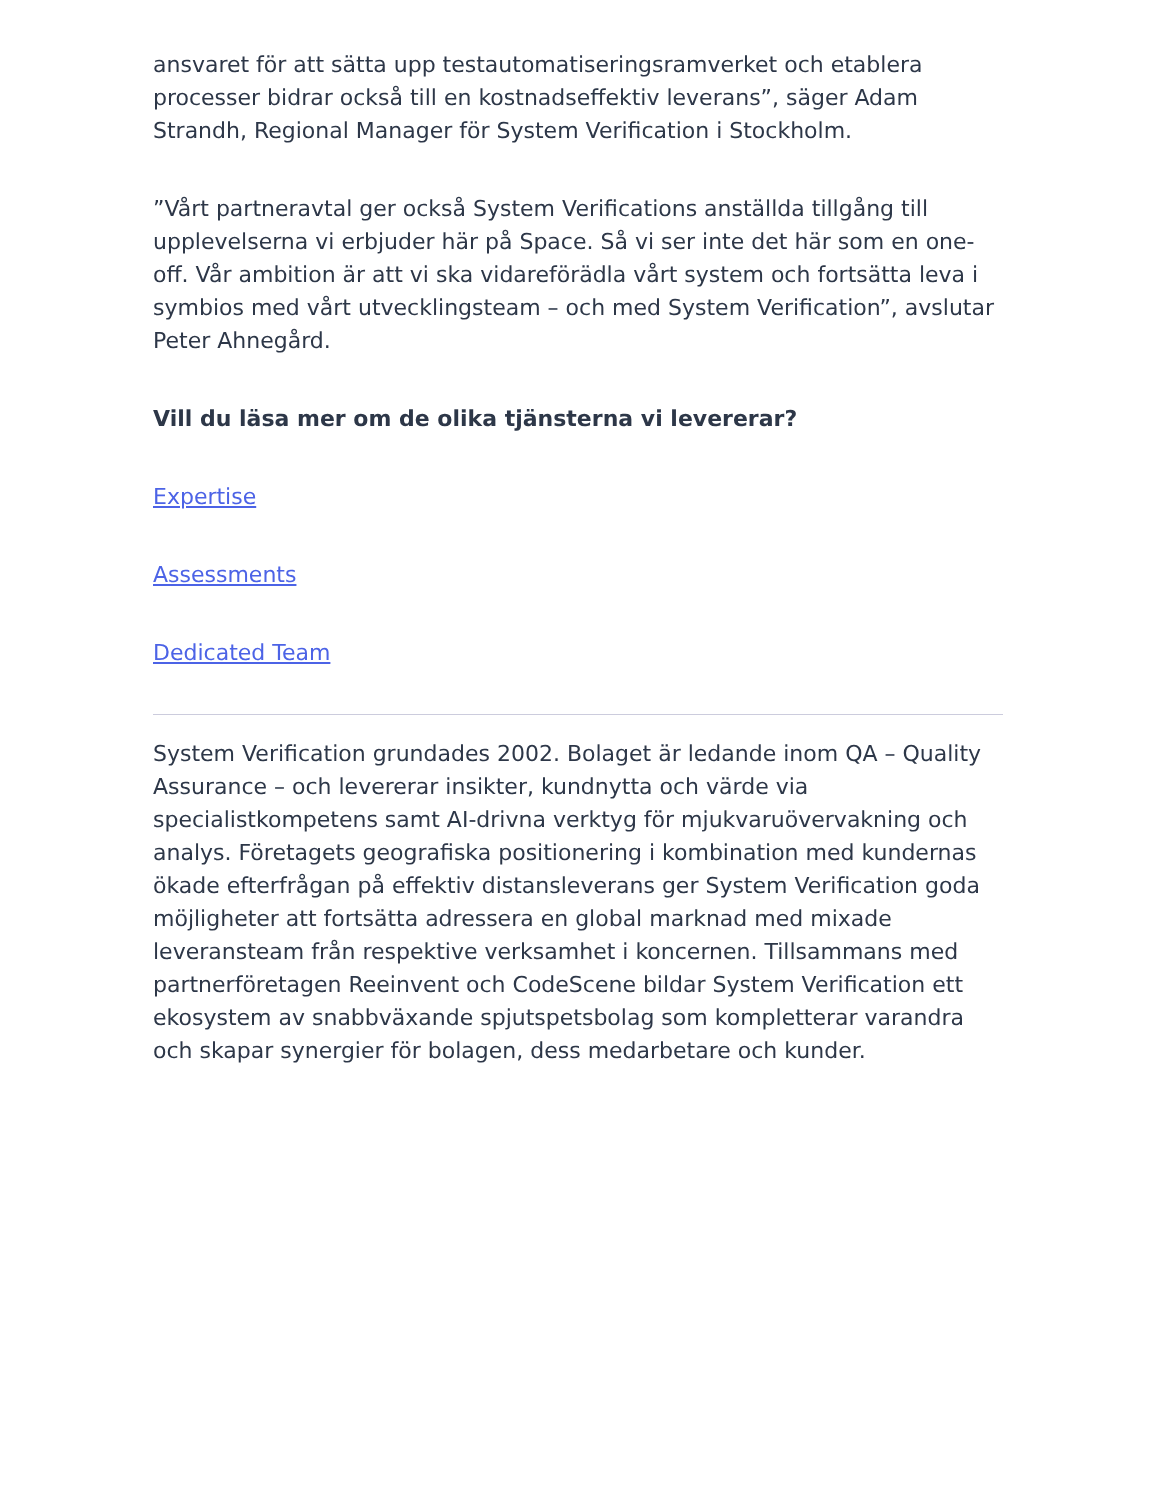ansvaret för att sätta upp testautomatiseringsramverket och etablera processer bidrar också till en kostnadseffektiv leverans”, säger Adam Strandh, Regional Manager för System Verification i Stockholm.
”Vårt partneravtal ger också System Verifications anställda tillgång till upplevelserna vi erbjuder här på Space. Så vi ser inte det här som en one-off. Vår ambition är att vi ska vidareförädla vårt system och fortsätta leva i symbios med vårt utvecklingsteam – och med System Verification”, avslutar Peter Ahnegård.
Vill du läsa mer om de olika tjänsterna vi levererar?
Expertise
Assessments
Dedicated Team
System Verification grundades 2002. Bolaget är ledande inom QA – Quality Assurance – och levererar insikter, kundnytta och värde via specialistkompetens samt AI-drivna verktyg för mjukvaruövervakning och analys. Företagets geografiska positionering i kombination med kundernas ökade efterfrågan på effektiv distansleverans ger System Verification goda möjligheter att fortsätta adressera en global marknad med mixade leveransteam från respektive verksamhet i koncernen. Tillsammans med partnerföretagen Reeinvent och CodeScene bildar System Verification ett ekosystem av snabbväxande spjutspetsbolag som kompletterar varandra och skapar synergier för bolagen, dess medarbetare och kunder.